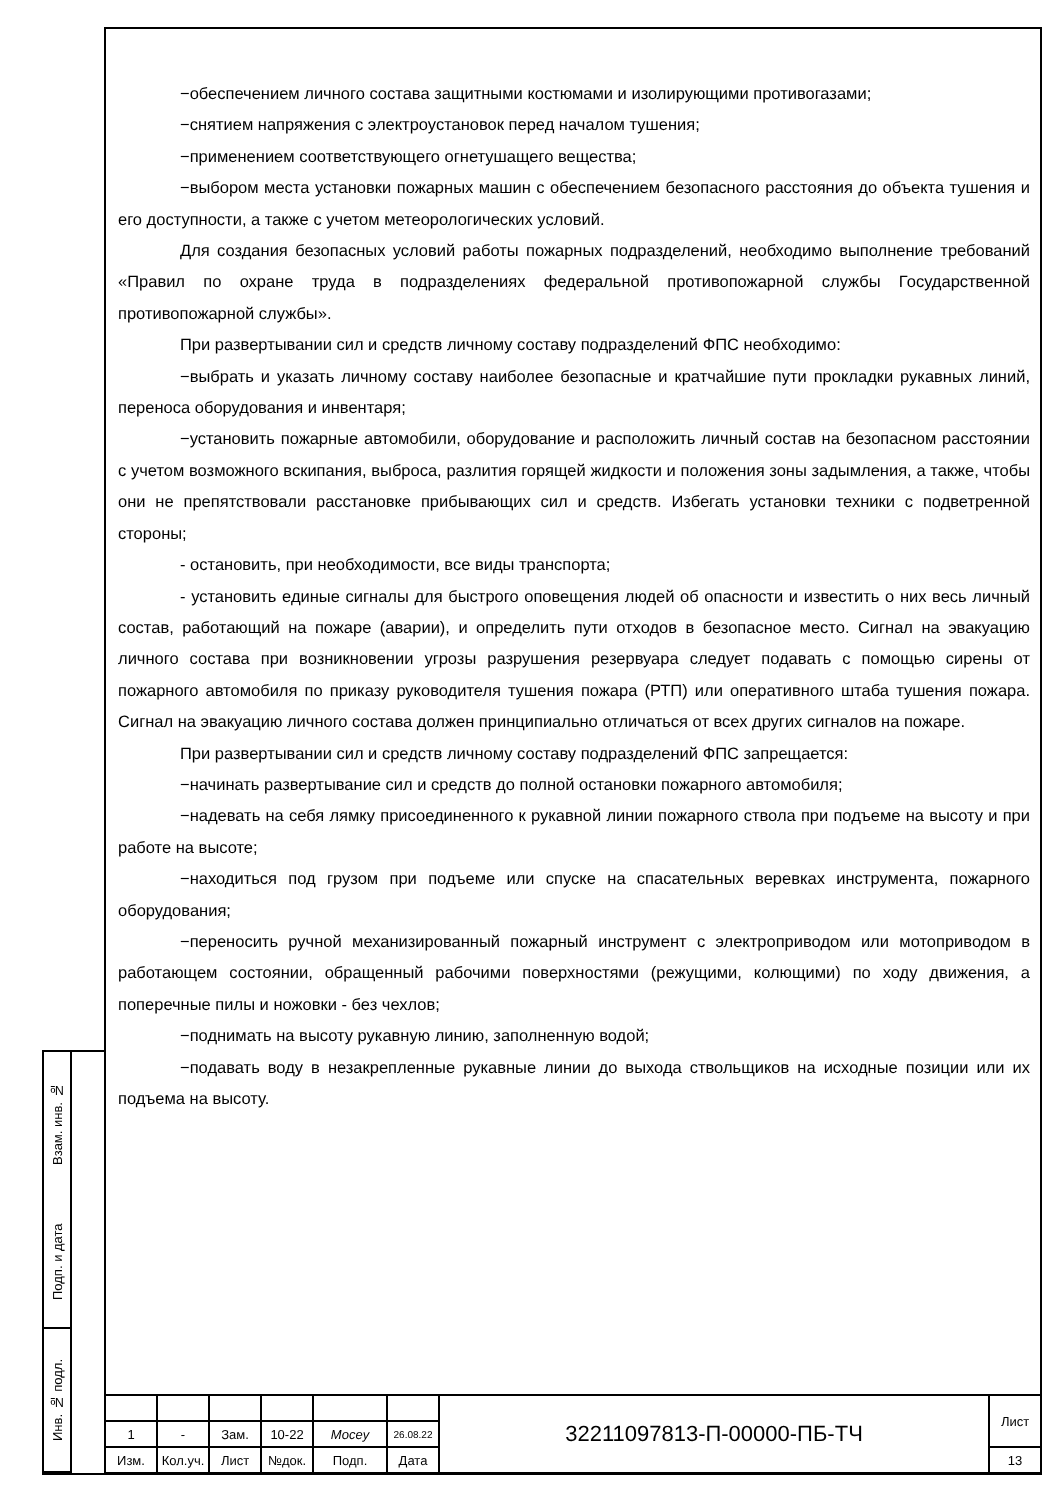Взам. инв. №
Подп. и дата
Инв. № подл.
−обеспечением личного состава защитными костюмами и изолирующими противогазами;
−снятием напряжения с электроустановок перед началом тушения;
−применением соответствующего огнетушащего вещества;
−выбором места установки пожарных машин с обеспечением безопасного расстояния до объекта тушения и его доступности, а также с учетом метеорологических условий.
Для создания безопасных условий работы пожарных подразделений, необходимо выполнение требований «Правил по охране труда в подразделениях федеральной противопожарной службы Государственной противопожарной службы».
При развертывании сил и средств личному составу подразделений ФПС необходимо:
−выбрать и указать личному составу наиболее безопасные и кратчайшие пути прокладки рукавных линий, переноса оборудования и инвентаря;
−установить пожарные автомобили, оборудование и расположить личный состав на безопасном расстоянии с учетом возможного вскипания, выброса, разлития горящей жидкости и положения зоны задымления, а также, чтобы они не препятствовали расстановке прибывающих сил и средств. Избегать установки техники с подветренной стороны;
- остановить, при необходимости, все виды транспорта;
- установить единые сигналы для быстрого оповещения людей об опасности и известить о них весь личный состав, работающий на пожаре (аварии), и определить пути отходов в безопасное место. Сигнал на эвакуацию личного состава при возникновении угрозы разрушения резервуара следует подавать с помощью сирены от пожарного автомобиля по приказу руководителя тушения пожара (РТП) или оперативного штаба тушения пожара. Сигнал на эвакуацию личного состава должен принципиально отличаться от всех других сигналов на пожаре.
При развертывании сил и средств личному составу подразделений ФПС запрещается:
−начинать развертывание сил и средств до полной остановки пожарного автомобиля;
−надевать на себя лямку присоединенного к рукавной линии пожарного ствола при подъеме на высоту и при работе на высоте;
−находиться под грузом при подъеме или спуске на спасательных веревках инструмента, пожарного оборудования;
−переносить ручной механизированный пожарный инструмент с электроприводом или мотоприводом в работающем состоянии, обращенный рабочими поверхностями (режущими, колющими) по ходу движения, а поперечные пилы и ножовки - без чехлов;
−поднимать на высоту рукавную линию, заполненную водой;
−подавать воду в незакрепленные рукавные линии до выхода ствольщиков на исходные позиции или их подъема на высоту.
| | | | | | | 32211097813-П-00000-ПБ-ТЧ | Лист |
| 1 | - | Зам. | 10-22 | Mocey | 26.08.22 | | |
| Изм. | Кол.уч. | Лист | №док. | Подп. | Дата | | 13 |